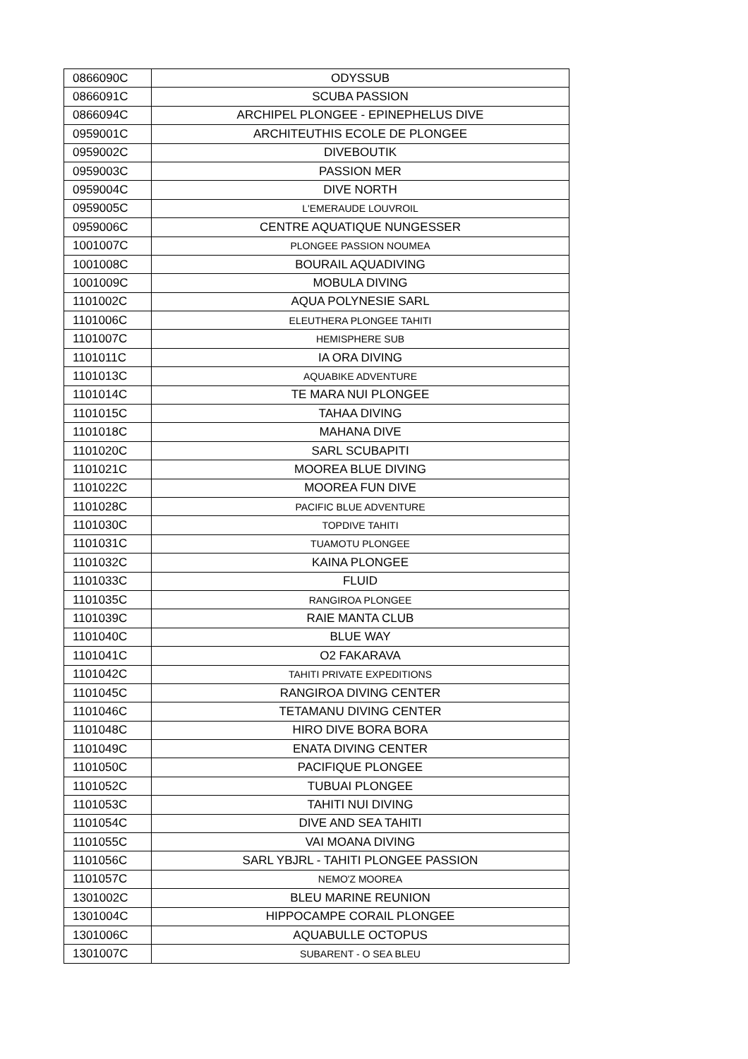| 0866090C | ODYSSUB |
| 0866091C | SCUBA PASSION |
| 0866094C | ARCHIPEL PLONGEE - EPINEPHELUS DIVE |
| 0959001C | ARCHITEUTHIS ECOLE DE PLONGEE |
| 0959002C | DIVEBOUTIK |
| 0959003C | PASSION MER |
| 0959004C | DIVE NORTH |
| 0959005C | L'EMERAUDE LOUVROIL |
| 0959006C | CENTRE AQUATIQUE NUNGESSER |
| 1001007C | PLONGEE PASSION NOUMEA |
| 1001008C | BOURAIL AQUADIVING |
| 1001009C | MOBULA DIVING |
| 1101002C | AQUA POLYNESIE SARL |
| 1101006C | ELEUTHERA PLONGEE TAHITI |
| 1101007C | HEMISPHERE SUB |
| 1101011C | IA ORA DIVING |
| 1101013C | AQUABIKE ADVENTURE |
| 1101014C | TE MARA NUI PLONGEE |
| 1101015C | TAHAA DIVING |
| 1101018C | MAHANA DIVE |
| 1101020C | SARL SCUBAPITI |
| 1101021C | MOOREA BLUE DIVING |
| 1101022C | MOOREA FUN DIVE |
| 1101028C | PACIFIC BLUE ADVENTURE |
| 1101030C | TOPDIVE TAHITI |
| 1101031C | TUAMOTU PLONGEE |
| 1101032C | KAINA PLONGEE |
| 1101033C | FLUID |
| 1101035C | RANGIROA PLONGEE |
| 1101039C | RAIE MANTA CLUB |
| 1101040C | BLUE WAY |
| 1101041C | O2 FAKARAVA |
| 1101042C | TAHITI PRIVATE EXPEDITIONS |
| 1101045C | RANGIROA DIVING CENTER |
| 1101046C | TETAMANU DIVING CENTER |
| 1101048C | HIRO DIVE BORA BORA |
| 1101049C | ENATA DIVING CENTER |
| 1101050C | PACIFIQUE PLONGEE |
| 1101052C | TUBUAI PLONGEE |
| 1101053C | TAHITI NUI DIVING |
| 1101054C | DIVE AND SEA TAHITI |
| 1101055C | VAI MOANA DIVING |
| 1101056C | SARL YBJRL - TAHITI PLONGEE PASSION |
| 1101057C | NEMO'Z MOOREA |
| 1301002C | BLEU MARINE REUNION |
| 1301004C | HIPPOCAMPE CORAIL PLONGEE |
| 1301006C | AQUABULLE OCTOPUS |
| 1301007C | SUBARENT - O SEA BLEU |